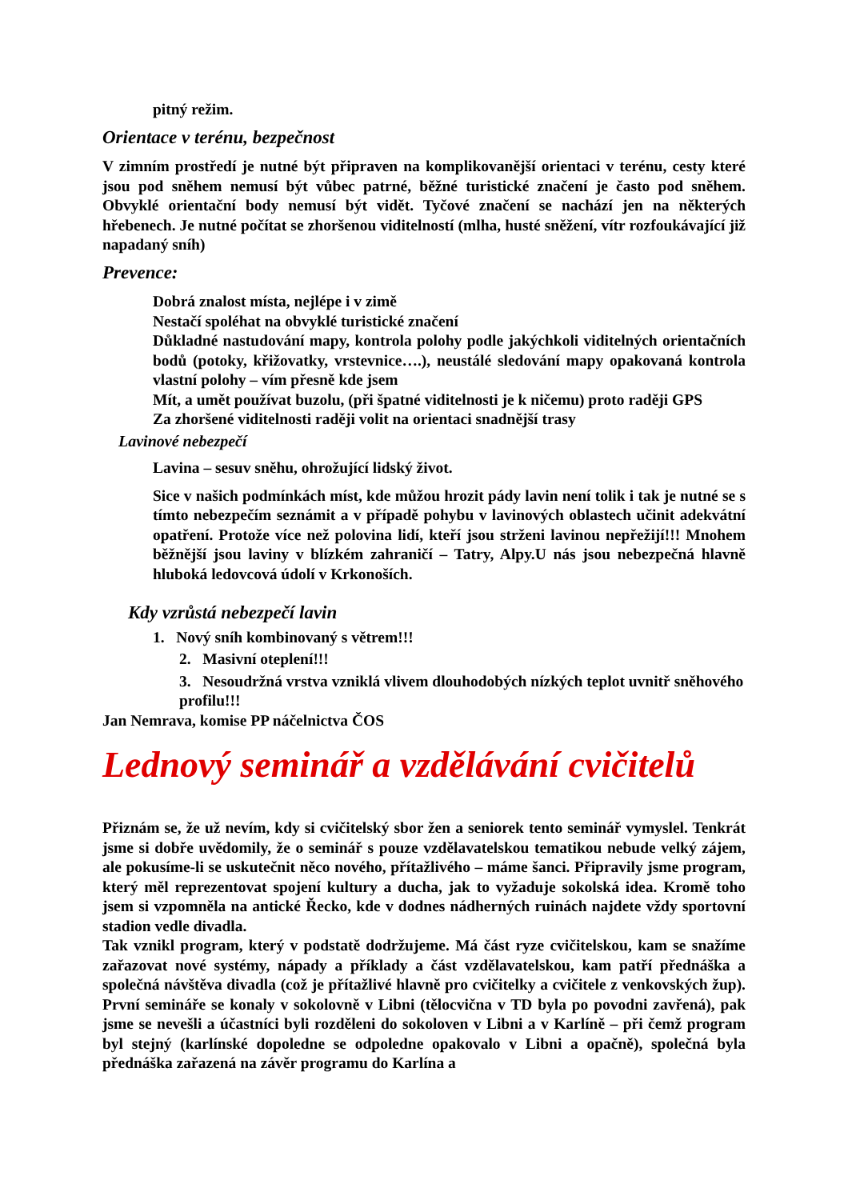pitný režim.
Orientace v terénu, bezpečnost
V zimním prostředí je nutné být připraven na komplikovanější orientaci v terénu, cesty které jsou pod sněhem nemusí být vůbec patrné, běžné turistické značení je často pod sněhem. Obvyklé orientační body nemusí být vidět. Tyčové značení se nachází jen na některých hřebenech. Je nutné počítat se zhoršenou viditelností (mlha, husté sněžení, vítr rozfoukávající již napadaný sníh)
Prevence:
Dobrá znalost místa, nejlépe i v zimě
Nestačí spoléhat na obvyklé turistické značení
Důkladné nastudování mapy, kontrola polohy podle jakýchkoli viditelných orientačních bodů (potoky, křižovatky, vrstevnice….), neustálé sledování mapy opakovaná kontrola vlastní polohy – vím přesně kde jsem
Mít, a umět používat buzolu, (při špatné viditelnosti je k ničemu) proto raději GPS
Za zhoršené viditelnosti raději volit na orientaci snadnější trasy
Lavinové nebezpečí
Lavina – sesuv sněhu, ohrožující lidský život.
Sice v našich podmínkách míst, kde můžou hrozit pády lavin není tolik i tak je nutné se s tímto nebezpečím seznámit a v případě pohybu v lavinových oblastech učinit adekvátní opatření. Protože více než polovina lidí, kteří jsou strženi lavinou nepřežijí!!! Mnohem běžnější jsou laviny v blízkém zahraničí – Tatry, Alpy.U nás jsou nebezpečná hlavně hluboká ledovcová údolí v Krkonoších.
Kdy vzrůstá nebezpečí lavin
1. Nový sníh kombinovaný s větrem!!!
2. Masivní oteplení!!!
3. Nesoudržná vrstva vzniklá vlivem dlouhodobých nízkých teplot uvnitř sněhového profilu!!!
Jan Nemrava, komise PP náčelnictva ČOS
Lednový seminář a vzdělávání cvičitelů
Přiznám se, že už nevím, kdy si cvičitelský sbor žen a seniorek tento seminář vymyslel. Tenkrát jsme si dobře uvědomily, že o seminář s pouze vzdělavatelskou tematikou nebude velký zájem, ale pokusíme-li se uskutečnit něco nového, přítažlivého – máme šanci. Připravily jsme program, který měl reprezentovat spojení kultury a ducha, jak to vyžaduje sokolská idea. Kromě toho jsem si vzpomněla na antické Řecko, kde v dodnes nádherných ruinách najdete vždy sportovní stadion vedle divadla.
Tak vznikl program, který v podstatě dodržujeme. Má část ryze cvičitelskou, kam se snažíme zařazovat nové systémy, nápady a příklady a část vzdělavatelskou, kam patří přednáška a společná návštěva divadla (což je přítažlivé hlavně pro cvičitelky a cvičitele z venkovských žup). První semináře se konaly v sokolovně v Libni (tělocvična v TD byla po povodni zavřená), pak jsme se nevešli a účastníci byli rozděleni do sokoloven v Libni a v Karlíně – při čemž program byl stejný (karlínské dopoledne se odpoledne opakovalo v Libni a opačně), společná byla přednáška zařazená na závěr programu do Karlína a